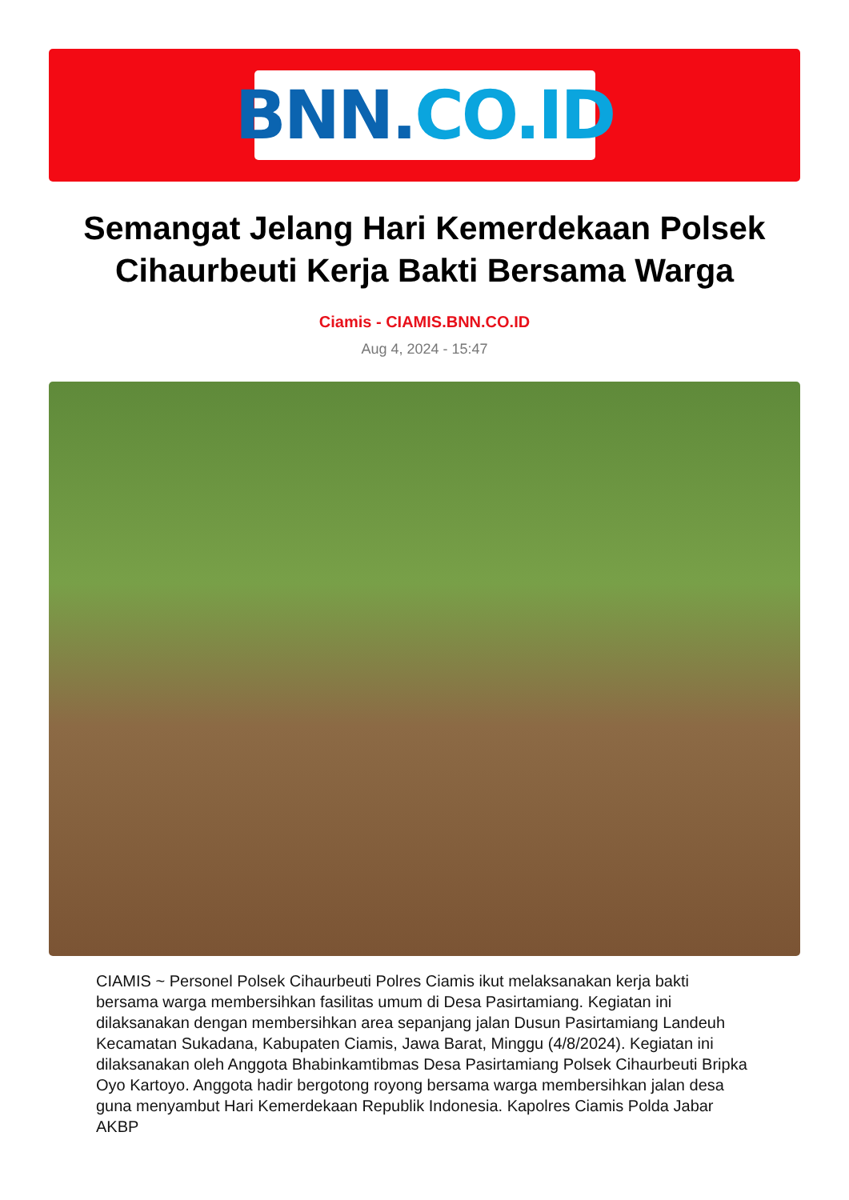BNN. CO.ID
Semangat Jelang Hari Kemerdekaan Polsek Cihaurbeuti Kerja Bakti Bersama Warga
Ciamis - CIAMIS.BNN.CO.ID
Aug 4, 2024 - 15:47
CIAMIS ~ Personel Polsek Cihaurbeuti Polres Ciamis ikut melaksanakan kerja bakti bersama warga membersihkan fasilitas umum di Desa Pasirtamiang. Kegiatan ini dilaksanakan dengan membersihkan area sepanjang jalan Dusun Pasirtamiang Landeuh Kecamatan Sukadana, Kabupaten Ciamis, Jawa Barat, Minggu (4/8/2024). Kegiatan ini dilaksanakan oleh Anggota Bhabinkamtibmas Desa Pasirtamiang Polsek Cihaurbeuti Bripka Oyo Kartoyo. Anggota hadir bergotong royong bersama warga membersihkan jalan desa guna menyambut Hari Kemerdekaan Republik Indonesia. Kapolres Ciamis Polda Jabar AKBP